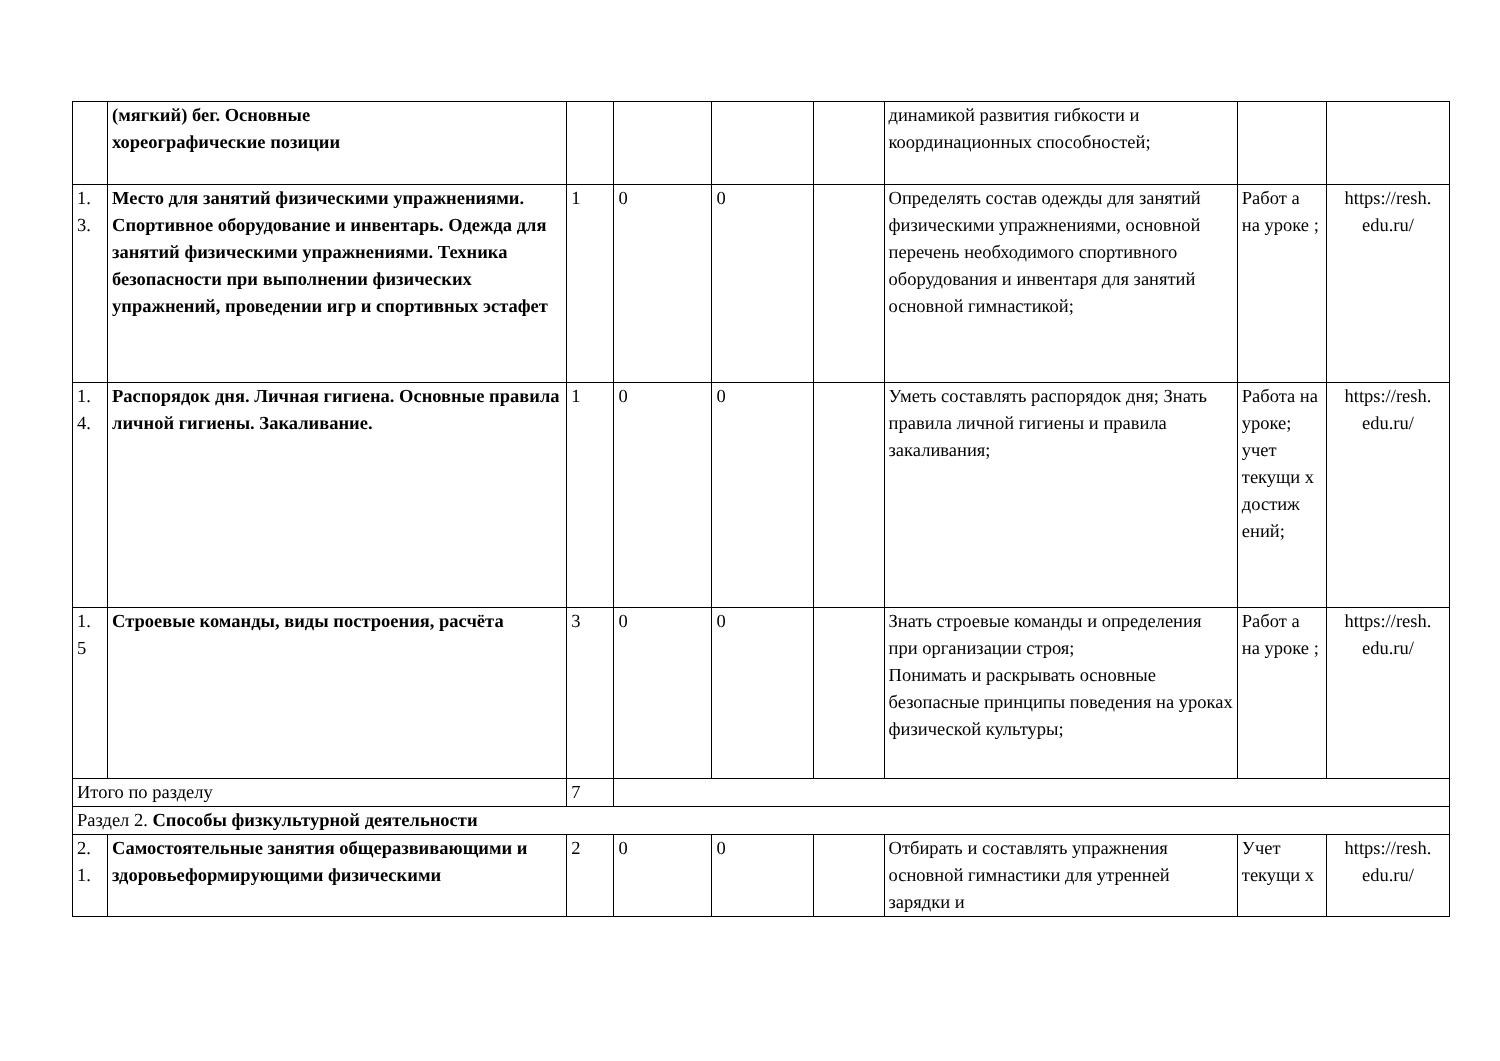| | (мягкий) бег. Основные хореографические позиции | | | | | динамикой развития гибкости и координационных способностей; | | |
| 1. 3. | Место для занятий физическими упражнениями. Спортивное оборудование и инвентарь. Одежда для занятий физическими упражнениями. Техника безопасности при выполнении физических упражнений, проведении игр и спортивных эстафет | 1 | 0 | 0 | | Определять состав одежды для занятий физическими упражнениями, основной перечень необходимого спортивного оборудования и инвентаря для занятий основной гимнастикой; | Работ а на уроке ; | https://resh. edu.ru/ |
| 1. 4. | Распорядок дня. Личная гигиена. Основные правила личной гигиены. Закаливание. | 1 | 0 | 0 | | Уметь составлять распорядок дня; Знать правила личной гигиены и правила закаливания; | Работа на уроке; учет текущи х достиж ений; | https://resh. edu.ru/ |
| 1. 5 | Строевые команды, виды построения, расчёта | 3 | 0 | 0 | | Знать строевые команды и определения при организации строя; Понимать и раскрывать основные безопасные принципы поведения на уроках физической культуры; | Работ а на уроке ; | https://resh. edu.ru/ |
| Итого по разделу | | 7 | | | | | | |
| Раздел 2. Способы физкультурной деятельности | | | | | | | | |
| 2. 1. | Самостоятельные занятия общеразвивающими и здоровьеформирующими физическими | 2 | 0 | 0 | | Отбирать и составлять упражнения основной гимнастики для утренней зарядки и | Учет текущи х | https://resh. edu.ru/ |